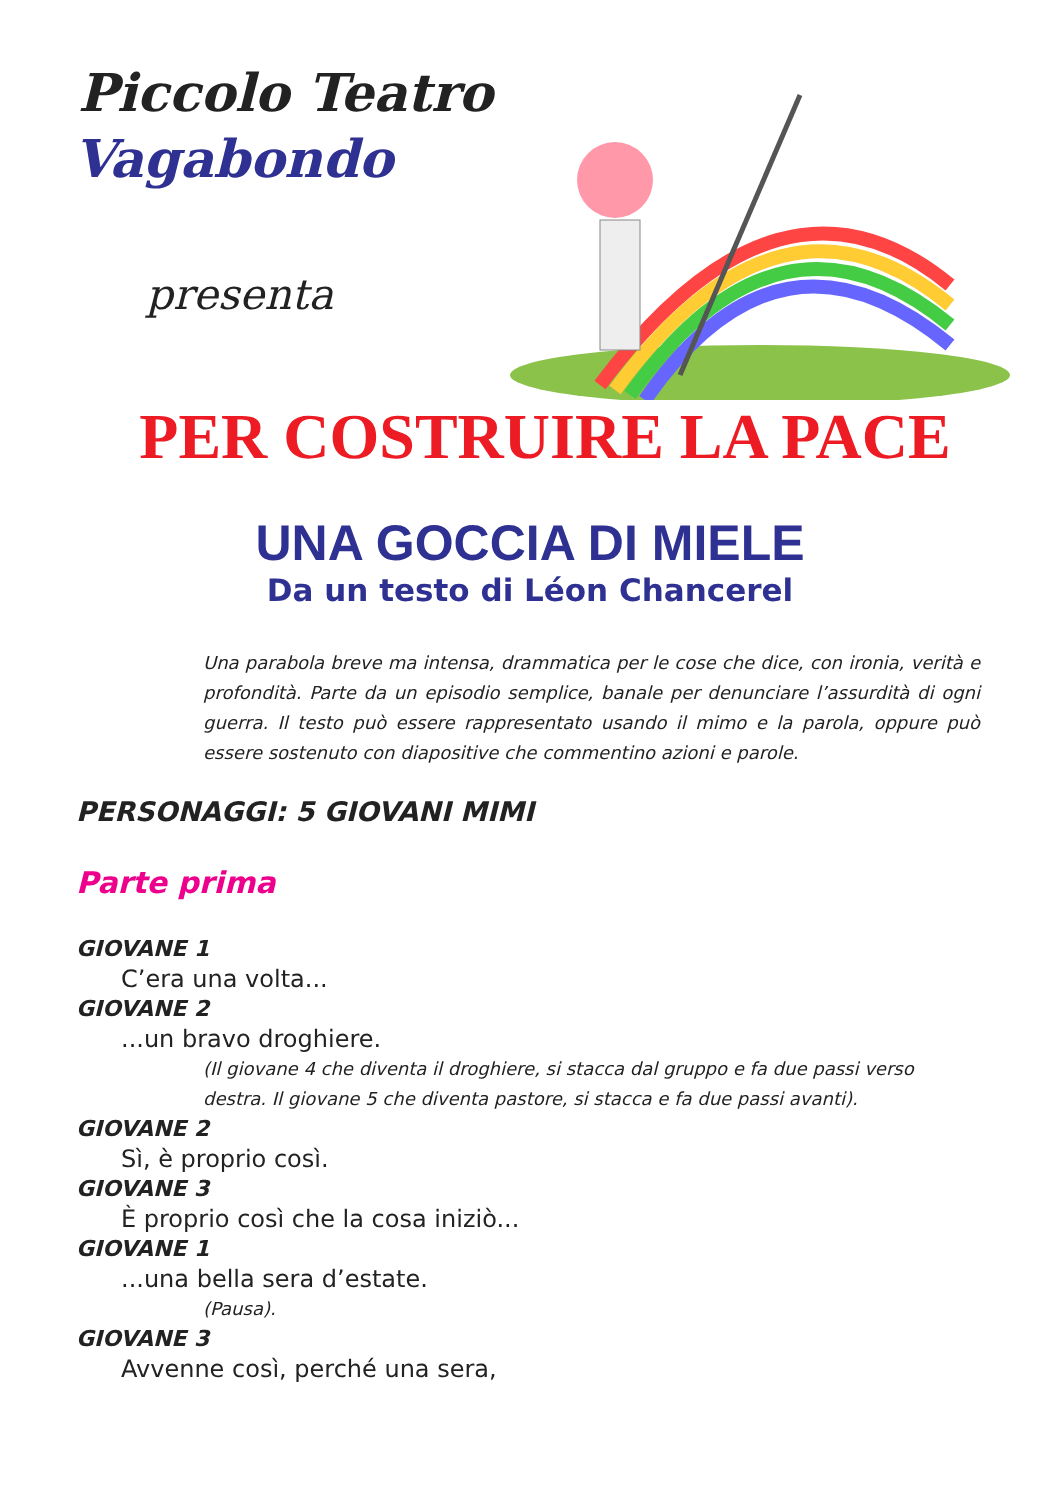Piccolo Teatro
Vagabondo
presenta
PER COSTRUIRE LA PACE
UNA GOCCIA DI MIELE
Da un testo di Léon Chancerel
Una parabola breve ma intensa, drammatica per le cose che dice, con ironia, verità e profondità. Parte da un episodio semplice, banale per denunciare l’assurdità di ogni guerra. Il testo può essere rappresentato usando il mimo e la parola, oppure può essere sostenuto con diapositive che commentino azioni e parole.
PERSONAGGI: 5 GIOVANI MIMI
Parte prima
GIOVANE 1
C’era una volta...
GIOVANE 2
...un bravo droghiere.
(Il giovane 4 che diventa il droghiere, si stacca dal gruppo e fa due passi verso destra. Il giovane 5 che diventa pastore, si stacca e fa due passi avanti).
GIOVANE 2
Sì, è proprio così.
GIOVANE 3
È proprio così che la cosa iniziò...
GIOVANE 1
...una bella sera d’estate.
(Pausa).
GIOVANE 3
Avvenne così, perché una sera,